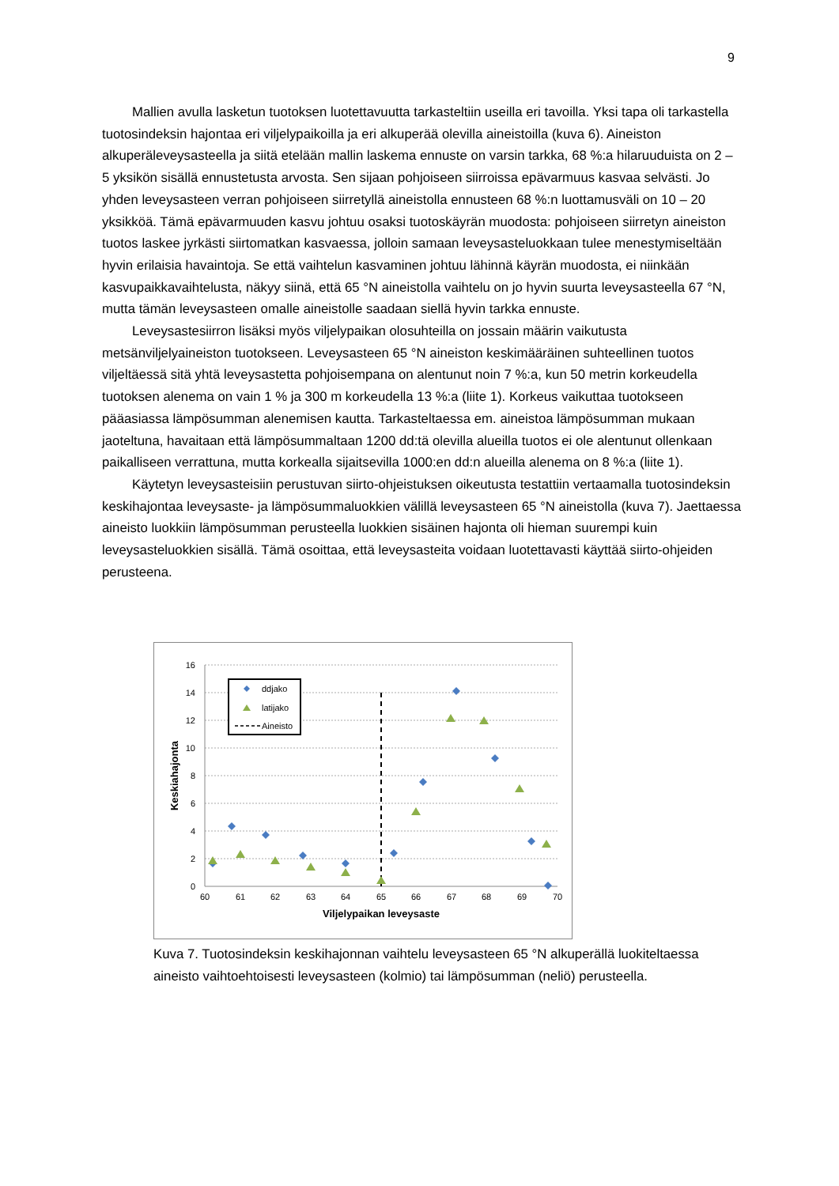9
Mallien avulla lasketun tuotoksen luotettavuutta tarkasteltiin useilla eri tavoilla. Yksi tapa oli tarkastella tuotosindeksin hajontaa eri viljelypaikoilla ja eri alkuperää olevilla aineistoilla (kuva 6). Aineiston alkuperäleveysasteella ja siitä etelään mallin laskema ennuste on varsin tarkka, 68 %:a hilaruuduista on 2 – 5 yksikön sisällä ennustetusta arvosta. Sen sijaan pohjoiseen siirroissa epävarmuus kasvaa selvästi. Jo yhden leveysasteen verran pohjoiseen siirretyllä aineistolla ennusteen 68 %:n luottamusväli on 10 – 20 yksikköä. Tämä epävarmuuden kasvu johtuu osaksi tuotoskäyrän muodosta: pohjoiseen siirretyn aineiston tuotos laskee jyrkästi siirtomatkan kasvaessa, jolloin samaan leveysasteluokkaan tulee menestymiseltään hyvin erilaisia havaintoja. Se että vaihtelun kasvaminen johtuu lähinnä käyrän muodosta, ei niinkään kasvupaikkavaihtelusta, näkyy siinä, että 65 °N aineistolla vaihtelu on jo hyvin suurta leveysasteella 67 °N, mutta tämän leveysasteen omalle aineistolle saadaan siellä hyvin tarkka ennuste.
Leveysastesiirron lisäksi myös viljelypaikan olosuhteilla on jossain määrin vaikutusta metsänviljelyaineiston tuotokseen. Leveysasteen 65 °N aineiston keskimääräinen suhteellinen tuotos viljeltäessä sitä yhtä leveysastetta pohjoisempana on alentunut noin 7 %:a, kun 50 metrin korkeudella tuotoksen alenema on vain 1 % ja 300 m korkeudella 13 %:a (liite 1). Korkeus vaikuttaa tuotokseen pääasiassa lämpösumman alenemisen kautta. Tarkasteltaessa em. aineistoa lämpösumman mukaan jaoteltuna, havaitaan että lämpösummaltaan 1200 dd:tä olevilla alueilla tuotos ei ole alentunut ollenkaan paikalliseen verrattuna, mutta korkealla sijaitsevilla 1000:en dd:n alueilla alenema on 8 %:a (liite 1).
Käytetyn leveysasteisiin perustuvan siirto-ohjeistuksen oikeutusta testattiin vertaamalla tuotosindeksin keskihajontaa leveysaste- ja lämpösummaluokkien välillä leveysasteen 65 °N aineistolla (kuva 7). Jaettaessa aineisto luokkiin lämpösumman perusteella luokkien sisäinen hajonta oli hieman suurempi kuin leveysasteluokkien sisällä. Tämä osoittaa, että leveysasteita voidaan luotettavasti käyttää siirto-ohjeiden perusteena.
16
14
12
10
8
6
4
2
0
60
61
62
63
64
65
66
67
68
69
70
Viljelypaikan leveysaste
Keskiahajonta
ddjako
latijako
Aineisto
Kuva 7. Tuotosindeksin keskihajonnan vaihtelu leveysasteen 65 °N alkuperällä luokiteltaessa aineisto vaihtoehtoisesti leveysasteen (kolmio) tai lämpösumman (neliö) perusteella.